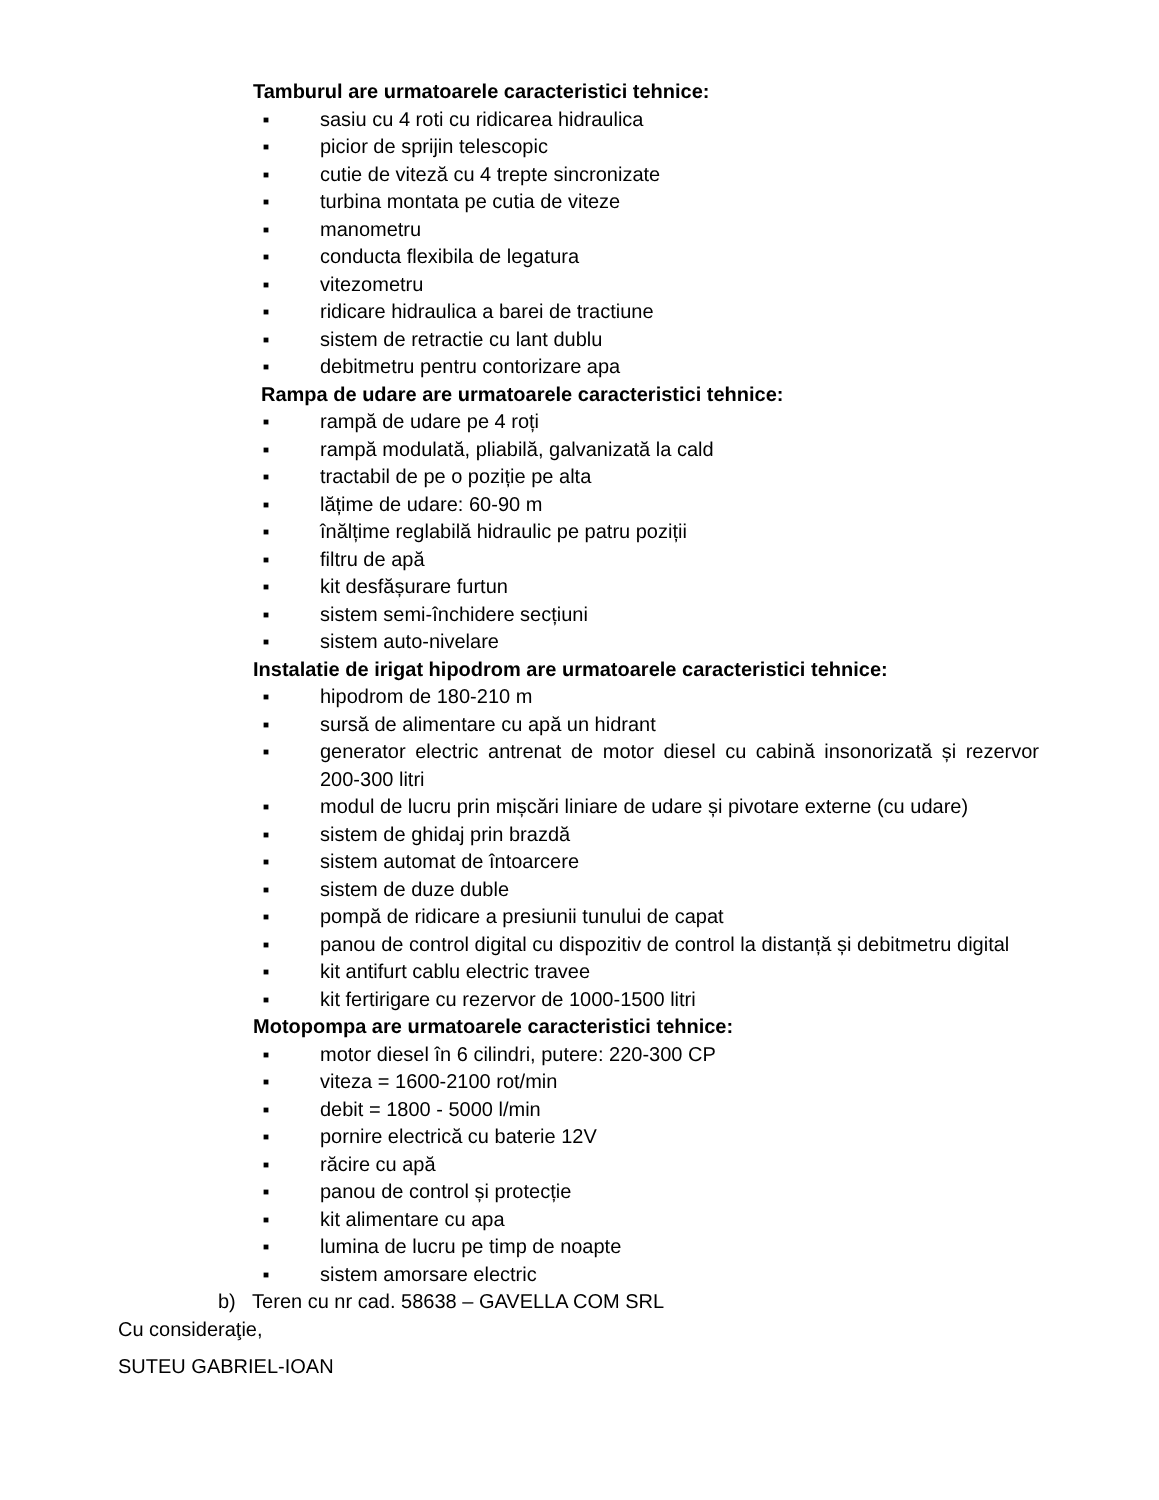Tamburul are urmatoarele caracteristici tehnice:
■ sasiu cu 4 roti cu ridicarea hidraulica
■ picior de sprijin telescopic
■ cutie de viteză cu 4 trepte sincronizate
■ turbina montata pe cutia de viteze
■ manometru
■ conducta flexibila de legatura
■ vitezometru
■ ridicare hidraulica a barei de tractiune
■ sistem de retractie cu lant dublu
■ debitmetru pentru contorizare apa
Rampa de udare are urmatoarele caracteristici tehnice:
■ rampă de udare pe 4 roți
■ rampă modulată, pliabilă, galvanizată la cald
■ tractabil de pe o poziție pe alta
■ lățime de udare: 60-90 m
■ înălțime reglabilă hidraulic pe patru poziții
■ filtru de apă
■ kit desfășurare furtun
■ sistem semi-închidere secțiuni
■ sistem auto-nivelare
Instalatie de irigat hipodrom are urmatoarele caracteristici tehnice:
■ hipodrom de 180-210 m
■ sursă de alimentare cu apă un hidrant
■ generator electric antrenat de motor diesel cu cabină insonorizată și rezervor 200-300 litri
■ modul de lucru prin mișcări liniare de udare și pivotare externe (cu udare)
■ sistem de ghidaj prin brazdă
■ sistem automat de întoarcere
■ sistem de duze duble
■ pompă de ridicare a presiunii tunului de capat
■ panou de control digital cu dispozitiv de control la distanță și debitmetru digital
■ kit antifurt cablu electric travee
■ kit fertirigare cu rezervor de 1000-1500 litri
Motopompa are urmatoarele caracteristici tehnice:
■ motor diesel în 6 cilindri, putere: 220-300 CP
■ viteza = 1600-2100 rot/min
■ debit = 1800 - 5000 l/min
■ pornire electrică cu baterie 12V
■ răcire cu apă
■ panou de control și protecție
■ kit alimentare cu apa
■ lumina de lucru pe timp de noapte
■ sistem amorsare electric
b) Teren cu nr cad. 58638 – GAVELLA COM SRL
Cu consideraţie,
SUTEU GABRIEL-IOAN